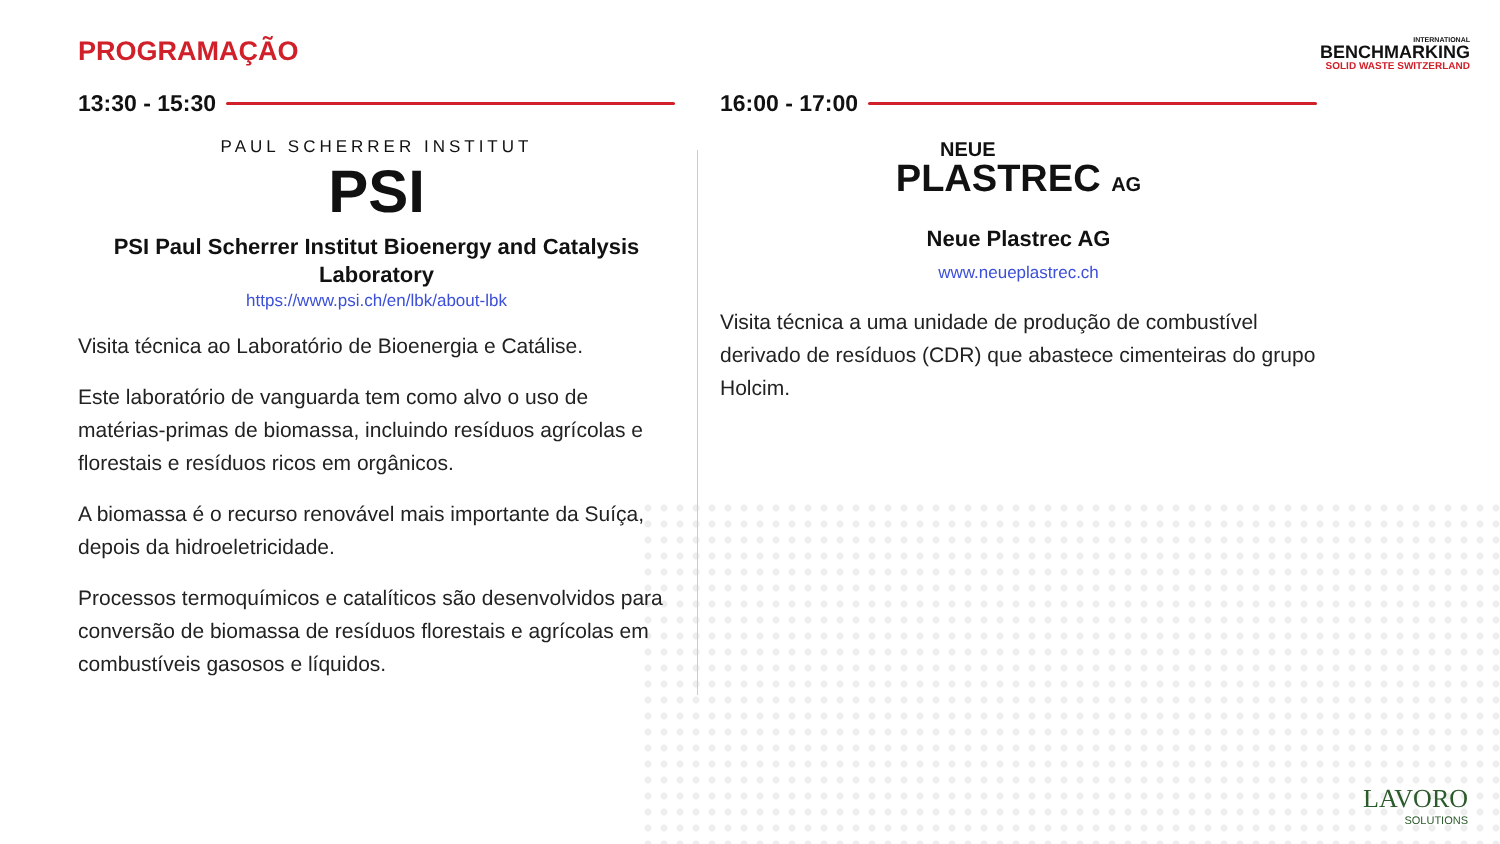PROGRAMAÇÃO
INTERNATIONAL
BENCHMARKING
SOLID WASTE SWITZERLAND
13:30 - 15:30
PAUL SCHERRER INSTITUT
PSI
PSI Paul Scherrer Institut Bioenergy and Catalysis Laboratory
https://www.psi.ch/en/lbk/about-lbk
Visita técnica ao Laboratório de Bioenergia e Catálise.
Este laboratório de vanguarda tem como alvo o uso de matérias-primas de biomassa, incluindo resíduos agrícolas e florestais e resíduos ricos em orgânicos.
A biomassa é o recurso renovável mais importante da Suíça, depois da hidroeletricidade.
Processos termoquímicos e catalíticos são desenvolvidos para conversão de biomassa de resíduos florestais e agrícolas em combustíveis gasosos e líquidos.
16:00 - 17:00
NEUE
PLASTREC AG
Neue Plastrec AG
www.neueplastrec.ch
Visita técnica a uma unidade de produção de combustível derivado de resíduos (CDR) que abastece cimenteiras do grupo Holcim.
LAVORO
SOLUTIONS